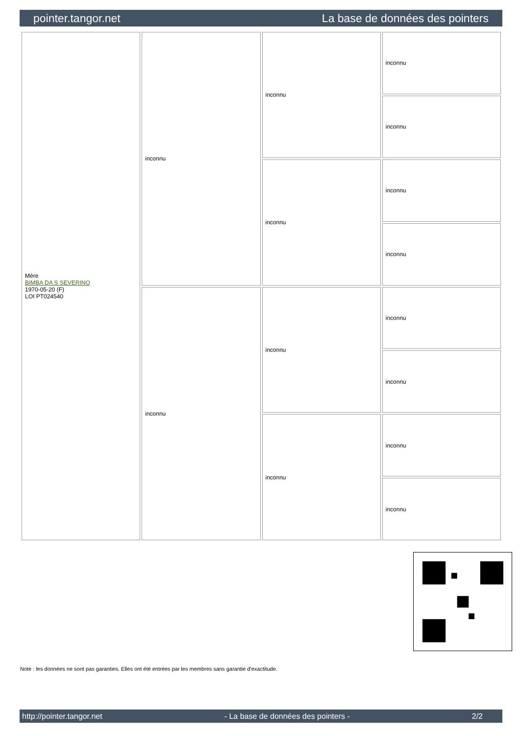pointer.tangor.net La base de données des pointers
| Mère BIMBA DA S SEVERINO 1970-05-20 (F) LOI PT024540 | inconnu | inconnu | inconnu |
| | | | inconnu |
| | | inconnu | inconnu |
| | | | inconnu |
| | inconnu | inconnu | inconnu |
| | | | inconnu |
| | | inconnu | inconnu |
| | | | inconnu |
Note : les données ne sont pas garanties. Elles ont été entrées par les membres sans garantie d'exactitude.
http://pointer.tangor.net - La base de données des pointers - 2/2